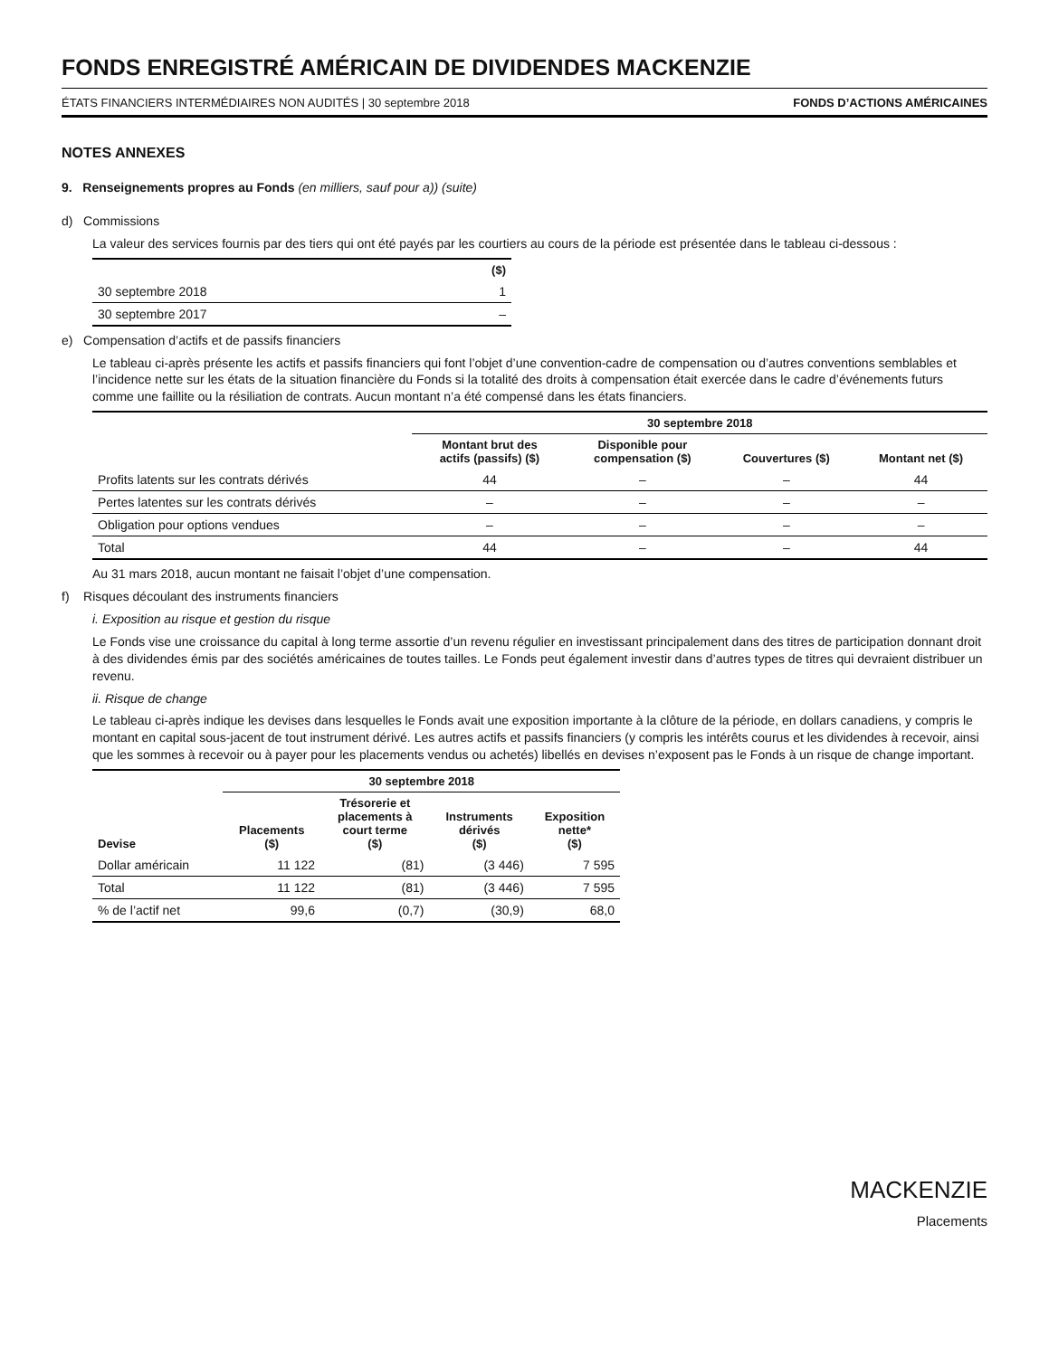FONDS ENREGISTRÉ AMÉRICAIN DE DIVIDENDES MACKENZIE
ÉTATS FINANCIERS INTERMÉDIAIRES NON AUDITÉS | 30 septembre 2018 FONDS D’ACTIONS AMÉRICAINES
NOTES ANNEXES
9. Renseignements propres au Fonds (en milliers, sauf pour a)) (suite)
d) Commissions
La valeur des services fournis par des tiers qui ont été payés par les courtiers au cours de la période est présentée dans le tableau ci-dessous :
| | ($) |
| --- | --- |
| 30 septembre 2018 | 1 |
| 30 septembre 2017 | – |
e) Compensation d’actifs et de passifs financiers
Le tableau ci-après présente les actifs et passifs financiers qui font l’objet d’une convention-cadre de compensation ou d’autres conventions semblables et l’incidence nette sur les états de la situation financière du Fonds si la totalité des droits à compensation était exercée dans le cadre d’événements futurs comme une faillite ou la résiliation de contrats. Aucun montant n’a été compensé dans les états financiers.
| | 30 septembre 2018 | | | |
| --- | --- | --- | --- | --- |
| | Montant brut des actifs (passifs) ($) | Disponible pour compensation ($) | Couvertures ($) | Montant net ($) |
| Profits latents sur les contrats dérivés | 44 | – | – | 44 |
| Pertes latentes sur les contrats dérivés | – | – | – | – |
| Obligation pour options vendues | – | – | – | – |
| Total | 44 | – | – | 44 |
Au 31 mars 2018, aucun montant ne faisait l’objet d’une compensation.
f) Risques découlant des instruments financiers
i. Exposition au risque et gestion du risque
Le Fonds vise une croissance du capital à long terme assortie d’un revenu régulier en investissant principalement dans des titres de participation donnant droit à des dividendes émis par des sociétés américaines de toutes tailles. Le Fonds peut également investir dans d’autres types de titres qui devraient distribuer un revenu.
ii. Risque de change
Le tableau ci-après indique les devises dans lesquelles le Fonds avait une exposition importante à la clôture de la période, en dollars canadiens, y compris le montant en capital sous-jacent de tout instrument dérivé. Les autres actifs et passifs financiers (y compris les intérêts courus et les dividendes à recevoir, ainsi que les sommes à recevoir ou à payer pour les placements vendus ou achetés) libellés en devises n’exposent pas le Fonds à un risque de change important.
| | 30 septembre 2018 | | | |
| --- | --- | --- | --- | --- |
| Devise | Placements ($) | Trésorerie et placements à court terme ($) | Instruments dérivés ($) | Exposition nette* ($) |
| Dollar américain | 11 122 | (81) | (3 446) | 7 595 |
| Total | 11 122 | (81) | (3 446) | 7 595 |
| % de l’actif net | 99,6 | (0,7) | (30,9) | 68,0 |
MACKENZIE
Placements